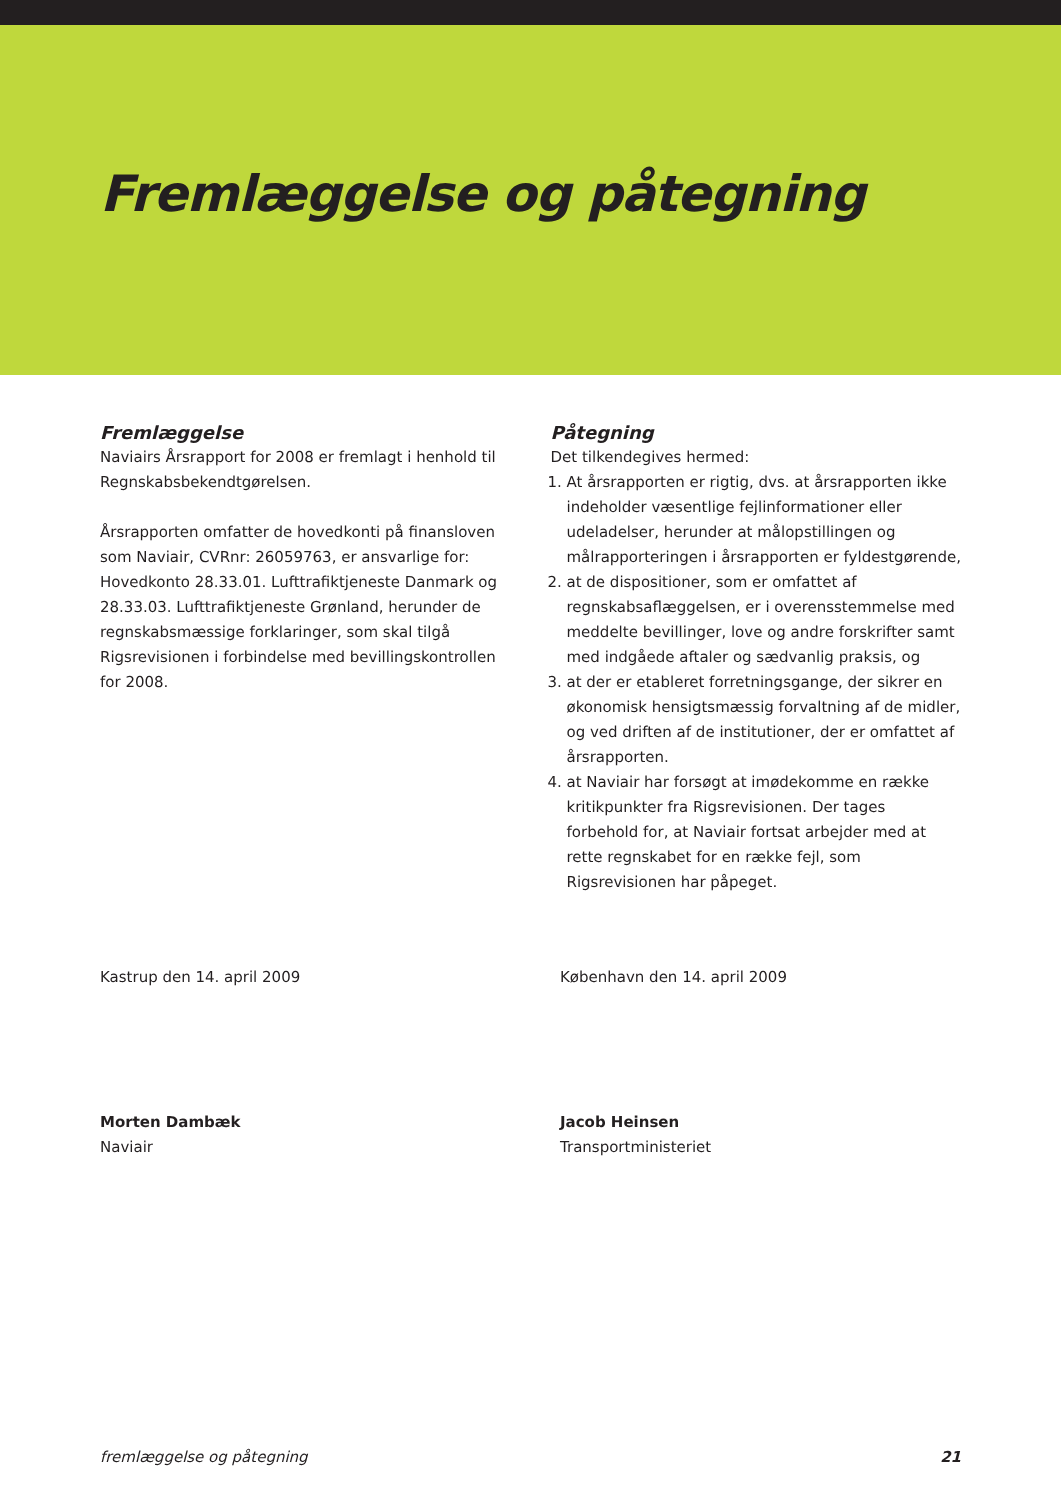Fremlæggelse og påtegning
Fremlæggelse
Naviairs Årsrapport for 2008 er fremlagt i henhold til Regnskabsbekendtgørelsen.
Årsrapporten omfatter de hovedkonti på finansloven som Naviair, CVRnr: 26059763, er ansvarlige for: Hovedkonto 28.33.01. Lufttrafiktjeneste Danmark og 28.33.03. Lufttrafiktjeneste Grønland, herunder de regnskabsmæssige forklaringer, som skal tilgå Rigsrevisionen i forbindelse med bevillingskontrollen for 2008.
Påtegning
Det tilkendegives hermed:
1. At årsrapporten er rigtig, dvs. at årsrapporten ikke indeholder væsentlige fejlinformationer eller udeladelser, herunder at målopstillingen og målrapporteringen i årsrapporten er fyldestgørende,
2. at de dispositioner, som er omfattet af regnskabsaflæggelsen, er i overensstemmelse med meddelte bevillinger, love og andre forskrifter samt med indgåede aftaler og sædvanlig praksis, og
3. at der er etableret forretningsgange, der sikrer en økonomisk hensigtsmæssig forvaltning af de midler, og ved driften af de institutioner, der er omfattet af årsrapporten.
4. at Naviair har forsøgt at imødekomme en række kritikpunkter fra Rigsrevisionen. Der tages forbehold for, at Naviair fortsat arbejder med at rette regnskabet for en række fejl, som Rigsrevisionen har påpeget.
Kastrup den 14. april 2009
Morten Dambæk
Naviair
København den 14. april 2009
Jacob Heinsen
Transportministeriet
fremlæggelse og påtegning 21